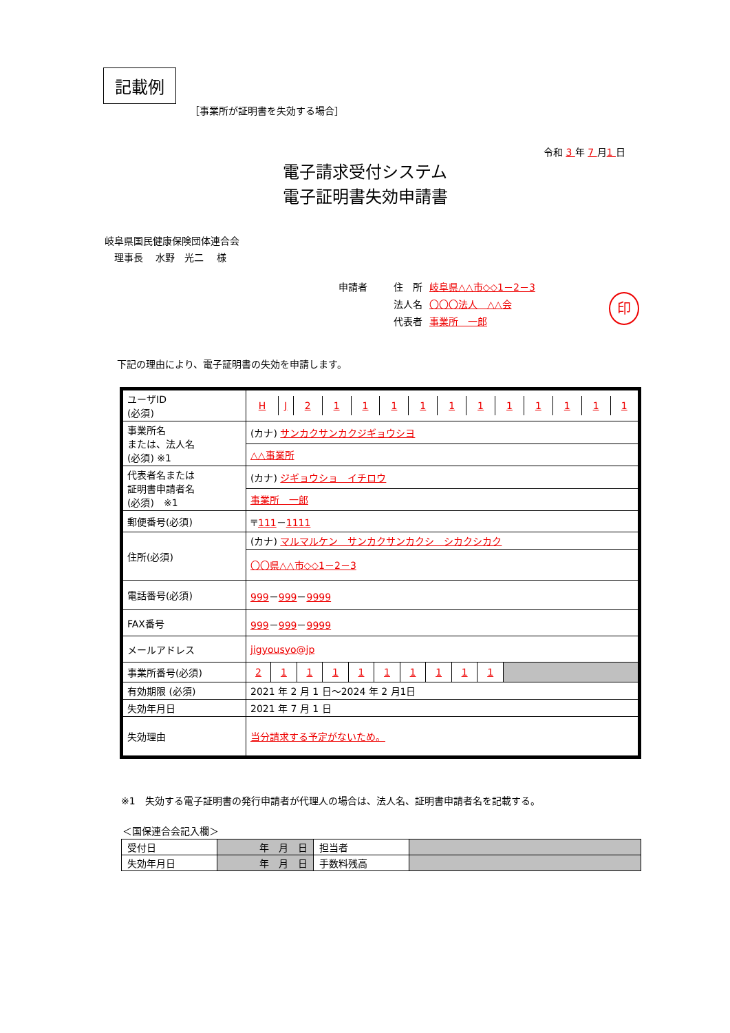記載例
［事業所が証明書を失効する場合］
令和 3 年 7 月1 日
電子請求受付システム
電子証明書失効申請書
岐阜県国民健康保険団体連合会
　理事長　 水野　光二　 様
| 申請者 | 住 所 | 岐阜県△△市◇◇1－2－3 |
| | 法人名 | 〇〇〇法人 △△会 |
| | 代表者 | 事業所 一郎 |
印
下記の理由により、電子証明書の失効を申請します。
| ユーザID (必須) | / H / J / 2 / 1 / 1 / 1 / 1 / 1 / 1 / 1 / 1 / 1 / 1 / 1 / |
| 事業所名 または、法人名 (必須) ※1 | (カナ) サンカクサンカクジギョウシヨ |
| | △△事業所 |
| 代表者名または 証明書申請者名 (必須) ※1 | (カナ) ジギョウショ イチロウ |
| | 事業所 一郎 |
| 郵便番号(必須) | 〒 111 － 1111 |
| 住所(必須) | (カナ) マルマルケン サンカクサンカクシ シカクシカク |
| | 〇〇県△△市◇◇1－2－3 |
| 電話番号(必須) | 999 － 999 － 9999 |
| FAX番号 | 999 － 999 － 9999 |
| メールアドレス | jigyousyo@jp |
| 事業所番号(必須) | / 2 / 1 / 1 / 1 / 1 / 1 / 1 / 1 / 1 / 1 / / |
| 有効期限 (必須) | 2021 年 2 月 1 日～2024 年 2 月1日 |
| 失効年月日 | 2021 年 7 月 1 日 |
| 失効理由 | 当分請求する予定がないため。 |
※1　失効する電子証明書の発行申請者が代理人の場合は、法人名、証明書申請者名を記載する。
＜国保連合会記入欄＞
| 受付日 | 年 月 日 | 担当者 | |
| 失効年月日 | 年 月 日 | 手数料残高 | |